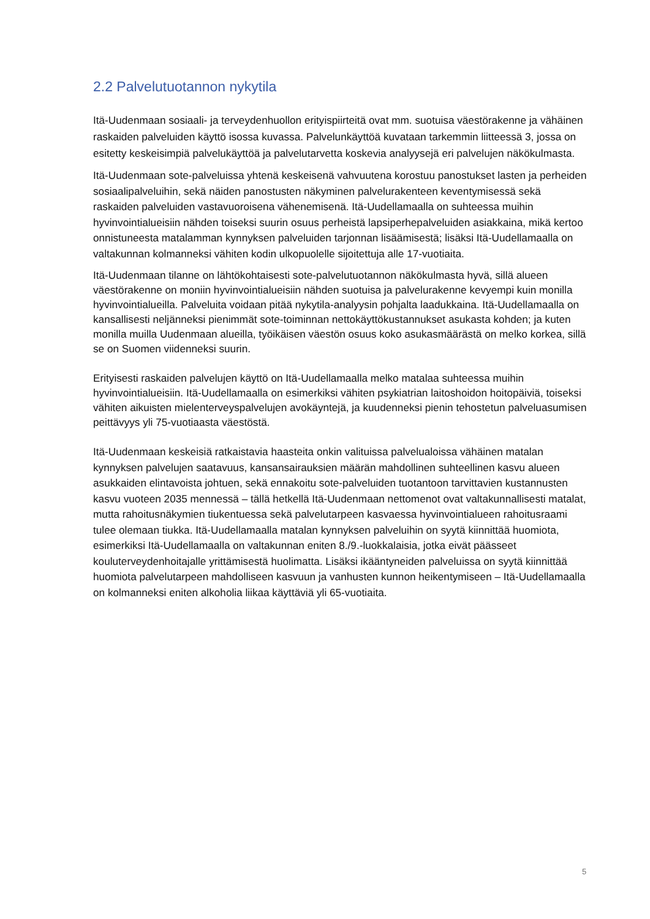2.2 Palvelutuotannon nykytila
Itä-Uudenmaan sosiaali- ja terveydenhuollon erityispiirteitä ovat mm. suotuisa väestörakenne ja vähäinen raskaiden palveluiden käyttö isossa kuvassa. Palvelunkäyttöä kuvataan tarkemmin liitteessä 3, jossa on esitetty keskeisimpiä palvelukäyttöä ja palvelutarvetta koskevia analyysejä eri palvelujen näkökulmasta.
Itä-Uudenmaan sote-palveluissa yhtenä keskeisenä vahvuutena korostuu panostukset lasten ja perheiden sosiaalipalveluihin, sekä näiden panostusten näkyminen palvelurakenteen keventymisessä sekä raskaiden palveluiden vastavuoroisena vähenemisenä. Itä-Uudellamaalla on suhteessa muihin hyvinvointialueisiin nähden toiseksi suurin osuus perheistä lapsiperhepalveluiden asiakkaina, mikä kertoo onnistuneesta matalamman kynnyksen palveluiden tarjonnan lisäämisestä; lisäksi Itä-Uudellamaalla on valtakunnan kolmanneksi vähiten kodin ulkopuolelle sijoitettuja alle 17-vuotiaita.
Itä-Uudenmaan tilanne on lähtökohtaisesti sote-palvelutuotannon näkökulmasta hyvä, sillä alueen väestörakenne on moniin hyvinvointialueisiin nähden suotuisa ja palvelurakenne kevyempi kuin monilla hyvinvointialueilla. Palveluita voidaan pitää nykytila-analyysin pohjalta laadukkaina. Itä-Uudellamaalla on kansallisesti neljänneksi pienimmät sote-toiminnan nettokäyttökustannukset asukasta kohden; ja kuten monilla muilla Uudenmaan alueilla, työikäisen väestön osuus koko asukasmäärästä on melko korkea, sillä se on Suomen viidenneksi suurin.
Erityisesti raskaiden palvelujen käyttö on Itä-Uudellamaalla melko matalaa suhteessa muihin hyvinvointialueisiin. Itä-Uudellamaalla on esimerkiksi vähiten psykiatrian laitoshoidon hoitopäiviä, toiseksi vähiten aikuisten mielenterveyspalvelujen avokäyntejä, ja kuudenneksi pienin tehostetun palveluasumisen peittävyys yli 75-vuotiaasta väestöstä.
Itä-Uudenmaan keskeisiä ratkaistavia haasteita onkin valituissa palvelualoissa vähäinen matalan kynnyksen palvelujen saatavuus, kansansairauksien määrän mahdollinen suhteellinen kasvu alueen asukkaiden elintavoista johtuen, sekä ennakoitu sote-palveluiden tuotantoon tarvittavien kustannusten kasvu vuoteen 2035 mennessä – tällä hetkellä Itä-Uudenmaan nettomenot ovat valtakunnallisesti matalat, mutta rahoitusnäkymien tiukentuessa sekä palvelutarpeen kasvaessa hyvinvointialueen rahoitusraami tulee olemaan tiukka. Itä-Uudellamaalla matalan kynnyksen palveluihin on syytä kiinnittää huomiota, esimerkiksi Itä-Uudellamaalla on valtakunnan eniten 8./9.-luokkalaisia, jotka eivät päässeet kouluterveydenhoitajalle yrittämisestä huolimatta. Lisäksi ikääntyneiden palveluissa on syytä kiinnittää huomiota palvelutarpeen mahdolliseen kasvuun ja vanhusten kunnon heikentymiseen – Itä-Uudellamaalla on kolmanneksi eniten alkoholia liikaa käyttäviä yli 65-vuotiaita.
5